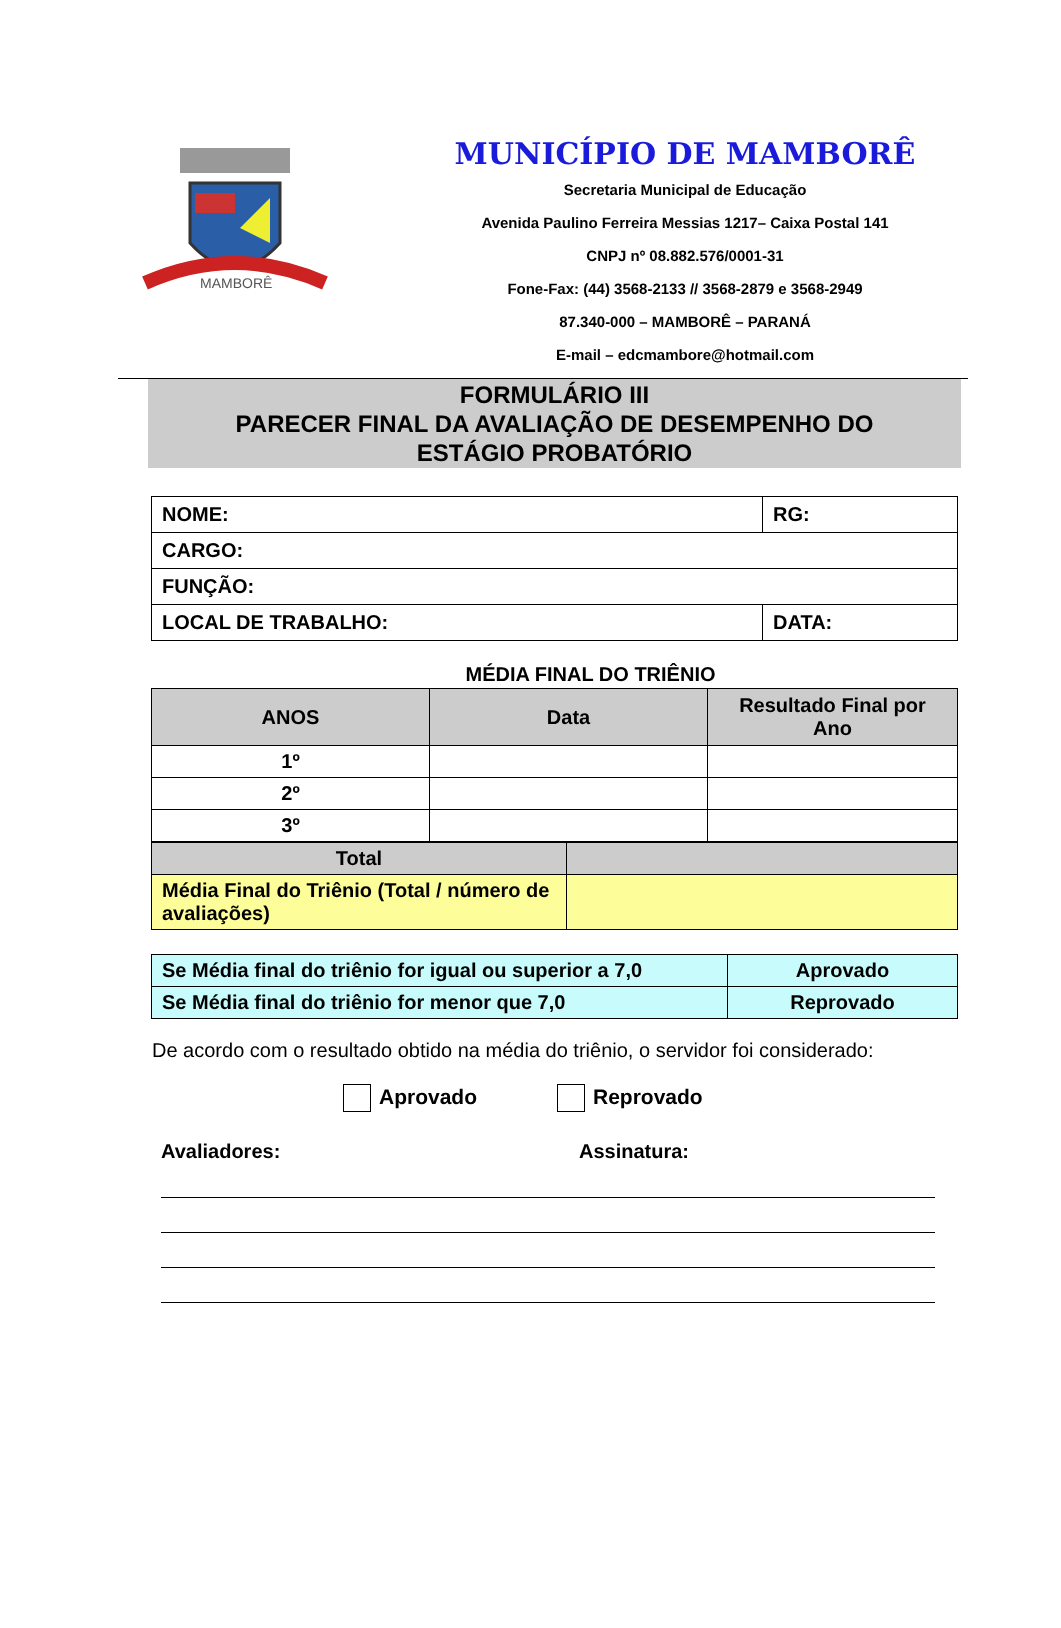MAMBORÊ
MUNICÍPIO DE MAMBORÊ
Secretaria Municipal de Educação
Avenida Paulino Ferreira Messias 1217– Caixa Postal 141
CNPJ nº 08.882.576/0001-31
Fone-Fax: (44) 3568-2133 // 3568-2879 e 3568-2949
87.340-000 – MAMBORÊ – PARANÁ
E-mail – edcmambore@hotmail.com
FORMULÁRIO III
PARECER FINAL DA AVALIAÇÃO DE DESEMPENHO DO
ESTÁGIO PROBATÓRIO
| NOME: | RG: |
| CARGO: | |
| FUNÇÃO: | |
| LOCAL DE TRABALHO: | DATA: |
MÉDIA FINAL DO TRIÊNIO
| ANOS | Data | Resultado Final por Ano |
| --- | --- | --- |
| 1º | | |
| 2º | | |
| 3º | | |
| Total | |
| Média Final do Triênio (Total / número de avaliações) | |
| Se Média final do triênio for igual ou superior a 7,0 | Aprovado |
| Se Média final do triênio for menor que 7,0 | Reprovado |
De acordo com o resultado obtido na média do triênio, o servidor foi considerado:
Aprovado Reprovado
Avaliadores: Assinatura: